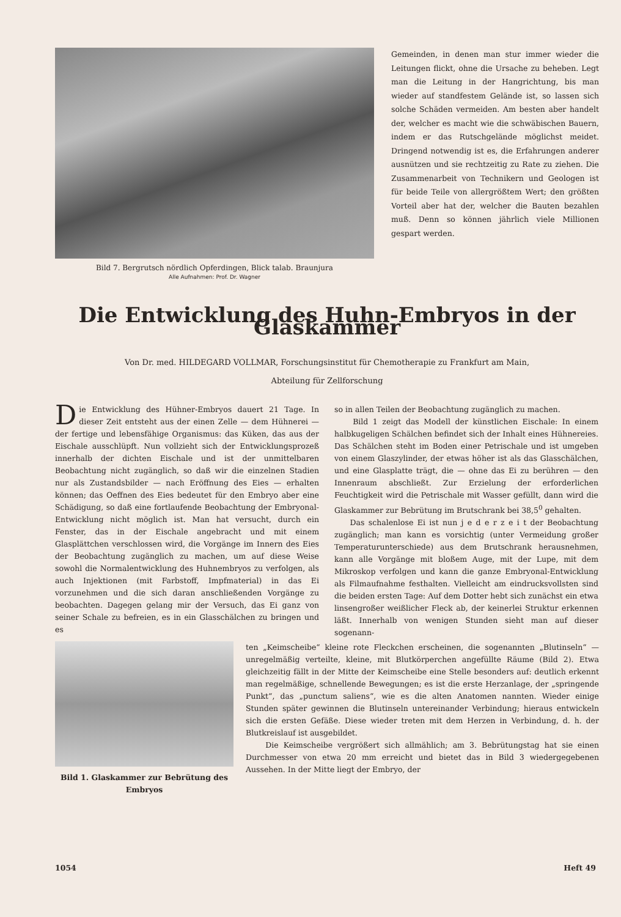Bild 7. Bergrutsch nördlich Opferdingen, Blick talab. Braunjura
Alle Aufnahmen: Prof. Dr. Wagner
Gemeinden, in denen man stur immer wieder die Leitungen flickt, ohne die Ursache zu beheben. Legt man die Leitung in der Hangrichtung, bis man wieder auf standfestem Gelände ist, so lassen sich solche Schäden vermeiden. Am besten aber handelt der, welcher es macht wie die schwäbischen Bauern, indem er das Rutschgelände möglichst meidet. Dringend notwendig ist es, die Erfahrungen anderer ausnützen und sie rechtzeitig zu Rate zu ziehen. Die Zusammenarbeit von Technikern und Geologen ist für beide Teile von allergrößtem Wert; den größten Vorteil aber hat der, welcher die Bauten bezahlen muß. Denn so können jährlich viele Millionen gespart werden.
Die Entwicklung des Huhn-Embryos in der Glaskammer
Von Dr. med. HILDEGARD VOLLMAR, Forschungsinstitut für Chemotherapie zu Frankfurt am Main,
Abteilung für Zellforschung
Die Entwicklung des Hühner-Embryos dauert 21 Tage. In dieser Zeit entsteht aus der einen Zelle — dem Hühnerei — der fertige und lebensfähige Organismus: das Küken, das aus der Eischale ausschlüpft. Nun vollzieht sich der Entwicklungsprozeß innerhalb der dichten Eischale und ist der unmittelbaren Beobachtung nicht zugänglich, so daß wir die einzelnen Stadien nur als Zustandsbilder — nach Eröffnung des Eies — erhalten können; das Oeffnen des Eies bedeutet für den Embryo aber eine Schädigung, so daß eine fortlaufende Beobachtung der Embryonal-Entwicklung nicht möglich ist. Man hat versucht, durch ein Fenster, das in der Eischale angebracht und mit einem Glasplättchen verschlossen wird, die Vorgänge im Innern des Eies der Beobachtung zugänglich zu machen, um auf diese Weise sowohl die Normalentwicklung des Huhnembryos zu verfolgen, als auch Injektionen (mit Farbstoff, Impfmaterial) in das Ei vorzunehmen und die sich daran anschließenden Vorgänge zu beobachten. Dagegen gelang mir der Versuch, das Ei ganz von seiner Schale zu befreien, es in ein Glasschälchen zu bringen und es
so in allen Teilen der Beobachtung zugänglich zu machen.
Bild 1 zeigt das Modell der künstlichen Eischale: In einem halbkugeligen Schälchen befindet sich der Inhalt eines Hühnereies. Das Schälchen steht im Boden einer Petrischale und ist umgeben von einem Glaszylinder, der etwas höher ist als das Glasschälchen, und eine Glasplatte trägt, die — ohne das Ei zu berühren — den Innenraum abschließt. Zur Erzielung der erforderlichen Feuchtigkeit wird die Petrischale mit Wasser gefüllt, dann wird die Glaskammer zur Bebrütung im Brutschrank bei 38,5<sup>0</sup> gehalten.
Das schalenlose Ei ist nun j e d e r z e i t der Beobachtung zugänglich; man kann es vorsichtig (unter Vermeidung großer Temperaturunterschiede) aus dem Brutschrank herausnehmen, kann alle Vorgänge mit bloßem Auge, mit der Lupe, mit dem Mikroskop verfolgen und kann die ganze Embryonal-Entwicklung als Filmaufnahme festhalten. Vielleicht am eindrucksvollsten sind die beiden ersten Tage: Auf dem Dotter hebt sich zunächst ein etwa linsengroßer weißlicher Fleck ab, der keinerlei Struktur erkennen läßt. Innerhalb von wenigen Stunden sieht man auf dieser sogenann-
Bild 1. Glaskammer zur Bebrütung des Embryos
ten „Keimscheibe“ kleine rote Fleckchen erscheinen, die sogenannten „Blutinseln“ — unregelmäßig verteilte, kleine, mit Blutkörperchen angefüllte Räume (Bild 2). Etwa gleichzeitig fällt in der Mitte der Keimscheibe eine Stelle besonders auf: deutlich erkennt man regelmäßige, schnellende Bewegungen; es ist die erste Herzanlage, der „springende Punkt“, das „punctum saliens“, wie es die alten Anatomen nannten. Wieder einige Stunden später gewinnen die Blutinseln untereinander Verbindung; hieraus entwickeln sich die ersten Gefäße. Diese wieder treten mit dem Herzen in Verbindung, d. h. der Blutkreislauf ist ausgebildet.
Die Keimscheibe vergrößert sich allmählich; am 3. Bebrütungstag hat sie einen Durchmesser von etwa 20 mm erreicht und bietet das in Bild 3 wiedergegebenen Aussehen. In der Mitte liegt der Embryo, der
1054 Heft 49